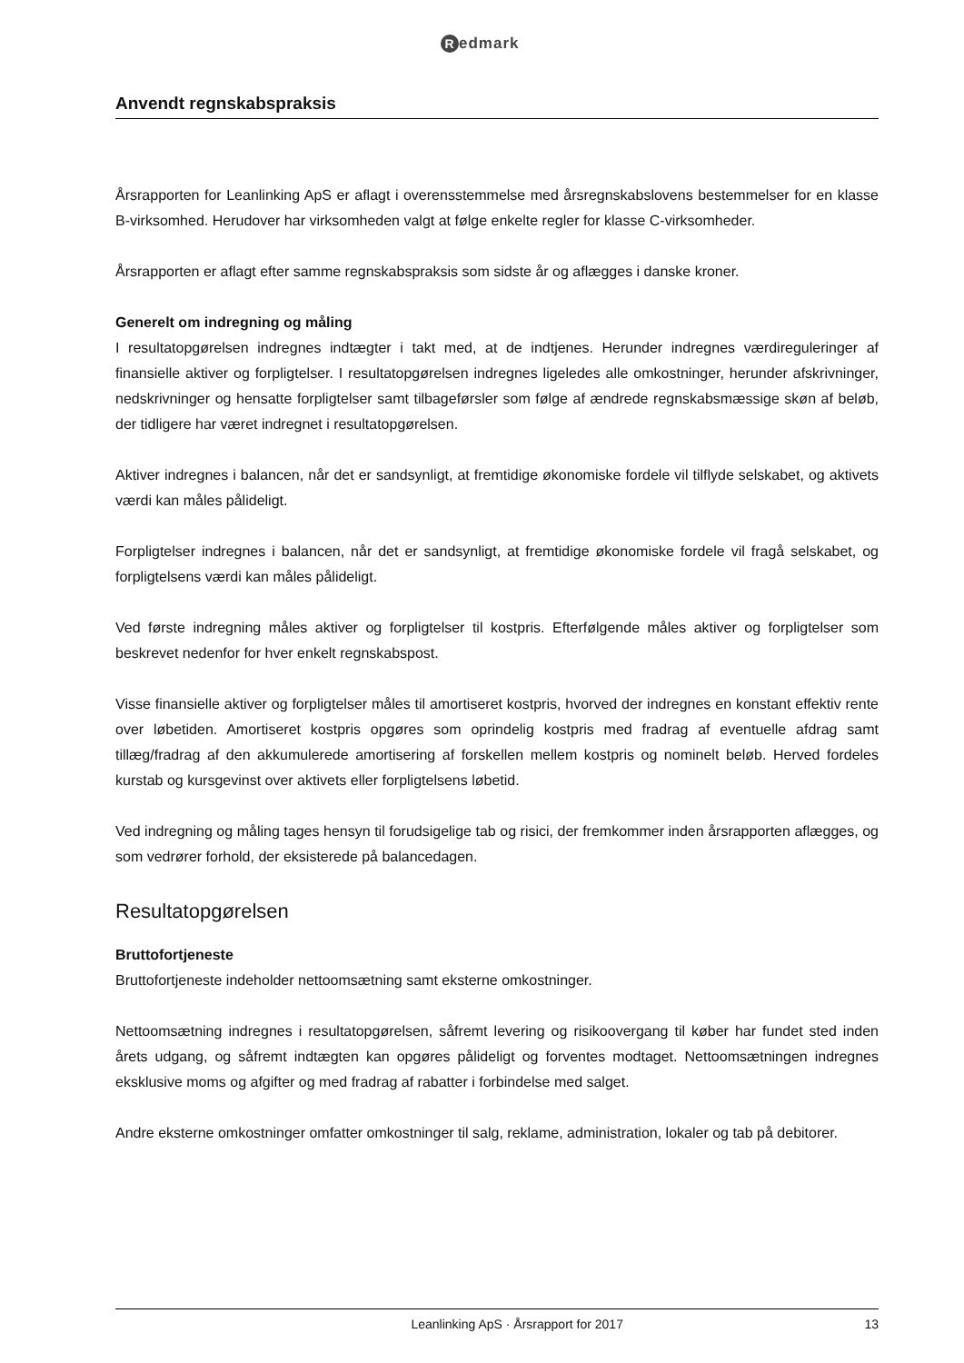Redmark
Anvendt regnskabspraksis
Årsrapporten for Leanlinking ApS er aflagt i overensstemmelse med årsregnskabslovens bestemmelser for en klasse B-virksomhed. Herudover har virksomheden valgt at følge enkelte regler for klasse C-virksomheder.
Årsrapporten er aflagt efter samme regnskabspraksis som sidste år og aflægges i danske kroner.
Generelt om indregning og måling
I resultatopgørelsen indregnes indtægter i takt med, at de indtjenes. Herunder indregnes værdireguleringer af finansielle aktiver og forpligtelser. I resultatopgørelsen indregnes ligeledes alle omkostninger, herunder afskrivninger, nedskrivninger og hensatte forpligtelser samt tilbageførsler som følge af ændrede regnskabsmæssige skøn af beløb, der tidligere har været indregnet i resultatopgørelsen.
Aktiver indregnes i balancen, når det er sandsynligt, at fremtidige økonomiske fordele vil tilflyde selskabet, og aktivets værdi kan måles pålideligt.
Forpligtelser indregnes i balancen, når det er sandsynligt, at fremtidige økonomiske fordele vil fragå selskabet, og forpligtelsens værdi kan måles pålideligt.
Ved første indregning måles aktiver og forpligtelser til kostpris. Efterfølgende måles aktiver og forpligtelser som beskrevet nedenfor for hver enkelt regnskabspost.
Visse finansielle aktiver og forpligtelser måles til amortiseret kostpris, hvorved der indregnes en konstant effektiv rente over løbetiden. Amortiseret kostpris opgøres som oprindelig kostpris med fradrag af eventuelle afdrag samt tillæg/fradrag af den akkumulerede amortisering af forskellen mellem kostpris og nominelt beløb. Herved fordeles kurstab og kursgevinst over aktivets eller forpligtelsens løbetid.
Ved indregning og måling tages hensyn til forudsigelige tab og risici, der fremkommer inden årsrapporten aflægges, og som vedrører forhold, der eksisterede på balancedagen.
Resultatopgørelsen
Bruttofortjeneste
Bruttofortjeneste indeholder nettoomsætning samt eksterne omkostninger.
Nettoomsætning indregnes i resultatopgørelsen, såfremt levering og risikoovergang til køber har fundet sted inden årets udgang, og såfremt indtægten kan opgøres pålideligt og forventes modtaget. Nettoomsætningen indregnes eksklusive moms og afgifter og med fradrag af rabatter i forbindelse med salget.
Andre eksterne omkostninger omfatter omkostninger til salg, reklame, administration, lokaler og tab på debitorer.
Leanlinking ApS · Årsrapport for 2017 13